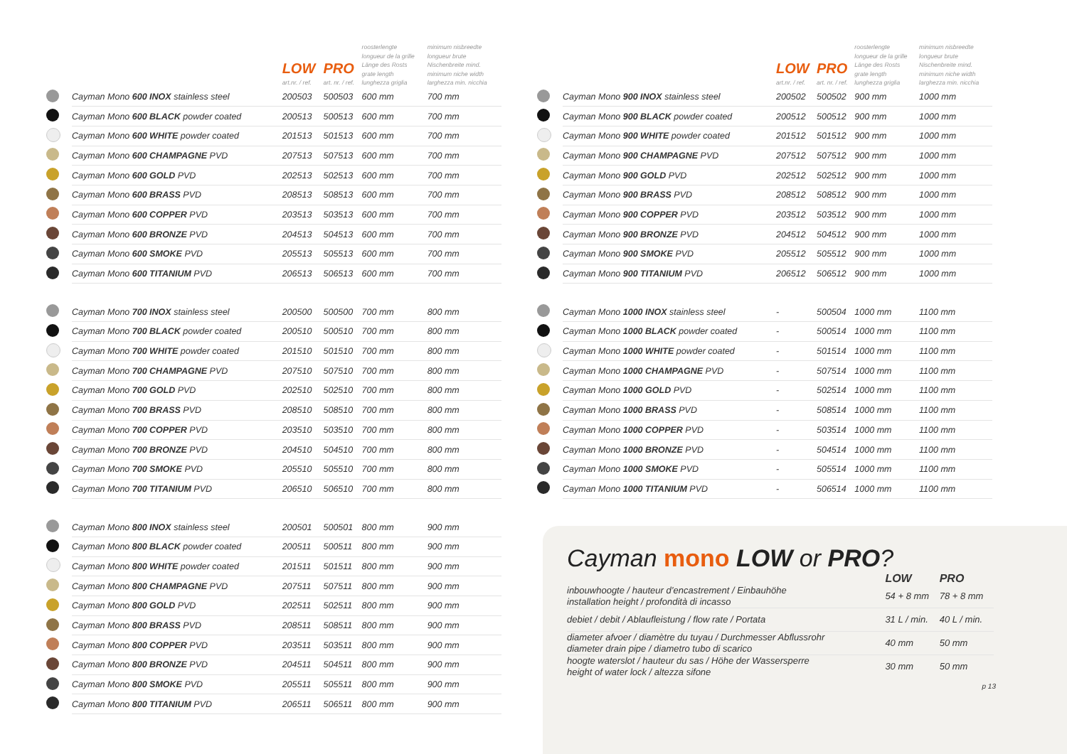| | | LOW art.nr. / ref. | PRO art. nr. / ref. | roosterlengte longueur de la grille Länge des Rosts grate length lunghezza griglia | minimum nisbreedte longueur brute Nischenbreite mind. minimum niche width larghezza min. nicchia |
| --- | --- | --- | --- | --- | --- |
| | Cayman Mono 600 INOX stainless steel | 200503 | 500503 | 600 mm | 700 mm |
| | Cayman Mono 600 BLACK powder coated | 200513 | 500513 | 600 mm | 700 mm |
| | Cayman Mono 600 WHITE powder coated | 201513 | 501513 | 600 mm | 700 mm |
| | Cayman Mono 600 CHAMPAGNE PVD | 207513 | 507513 | 600 mm | 700 mm |
| | Cayman Mono 600 GOLD PVD | 202513 | 502513 | 600 mm | 700 mm |
| | Cayman Mono 600 BRASS PVD | 208513 | 508513 | 600 mm | 700 mm |
| | Cayman Mono 600 COPPER PVD | 203513 | 503513 | 600 mm | 700 mm |
| | Cayman Mono 600 BRONZE PVD | 204513 | 504513 | 600 mm | 700 mm |
| | Cayman Mono 600 SMOKE PVD | 205513 | 505513 | 600 mm | 700 mm |
| | Cayman Mono 600 TITANIUM PVD | 206513 | 506513 | 600 mm | 700 mm |
| | Cayman Mono 700 INOX stainless steel | 200500 | 500500 | 700 mm | 800 mm |
| | Cayman Mono 700 BLACK powder coated | 200510 | 500510 | 700 mm | 800 mm |
| | Cayman Mono 700 WHITE powder coated | 201510 | 501510 | 700 mm | 800 mm |
| | Cayman Mono 700 CHAMPAGNE PVD | 207510 | 507510 | 700 mm | 800 mm |
| | Cayman Mono 700 GOLD PVD | 202510 | 502510 | 700 mm | 800 mm |
| | Cayman Mono 700 BRASS PVD | 208510 | 508510 | 700 mm | 800 mm |
| | Cayman Mono 700 COPPER PVD | 203510 | 503510 | 700 mm | 800 mm |
| | Cayman Mono 700 BRONZE PVD | 204510 | 504510 | 700 mm | 800 mm |
| | Cayman Mono 700 SMOKE PVD | 205510 | 505510 | 700 mm | 800 mm |
| | Cayman Mono 700 TITANIUM PVD | 206510 | 506510 | 700 mm | 800 mm |
| | Cayman Mono 800 INOX stainless steel | 200501 | 500501 | 800 mm | 900 mm |
| | Cayman Mono 800 BLACK powder coated | 200511 | 500511 | 800 mm | 900 mm |
| | Cayman Mono 800 WHITE powder coated | 201511 | 501511 | 800 mm | 900 mm |
| | Cayman Mono 800 CHAMPAGNE PVD | 207511 | 507511 | 800 mm | 900 mm |
| | Cayman Mono 800 GOLD PVD | 202511 | 502511 | 800 mm | 900 mm |
| | Cayman Mono 800 BRASS PVD | 208511 | 508511 | 800 mm | 900 mm |
| | Cayman Mono 800 COPPER PVD | 203511 | 503511 | 800 mm | 900 mm |
| | Cayman Mono 800 BRONZE PVD | 204511 | 504511 | 800 mm | 900 mm |
| | Cayman Mono 800 SMOKE PVD | 205511 | 505511 | 800 mm | 900 mm |
| | Cayman Mono 800 TITANIUM PVD | 206511 | 506511 | 800 mm | 900 mm |
| | | LOW art.nr. / ref. | PRO art. nr. / ref. | roosterlengte longueur de la grille Länge des Rosts grate length lunghezza griglia | minimum nisbreedte longueur brute Nischenbreite mind. minimum niche width larghezza min. nicchia |
| --- | --- | --- | --- | --- | --- |
| | Cayman Mono 900 INOX stainless steel | 200502 | 500502 | 900 mm | 1000 mm |
| | Cayman Mono 900 BLACK powder coated | 200512 | 500512 | 900 mm | 1000 mm |
| | Cayman Mono 900 WHITE powder coated | 201512 | 501512 | 900 mm | 1000 mm |
| | Cayman Mono 900 CHAMPAGNE PVD | 207512 | 507512 | 900 mm | 1000 mm |
| | Cayman Mono 900 GOLD PVD | 202512 | 502512 | 900 mm | 1000 mm |
| | Cayman Mono 900 BRASS PVD | 208512 | 508512 | 900 mm | 1000 mm |
| | Cayman Mono 900 COPPER PVD | 203512 | 503512 | 900 mm | 1000 mm |
| | Cayman Mono 900 BRONZE PVD | 204512 | 504512 | 900 mm | 1000 mm |
| | Cayman Mono 900 SMOKE PVD | 205512 | 505512 | 900 mm | 1000 mm |
| | Cayman Mono 900 TITANIUM PVD | 206512 | 506512 | 900 mm | 1000 mm |
| | Cayman Mono 1000 INOX stainless steel | - | 500504 | 1000 mm | 1100 mm |
| | Cayman Mono 1000 BLACK powder coated | - | 500514 | 1000 mm | 1100 mm |
| | Cayman Mono 1000 WHITE powder coated | - | 501514 | 1000 mm | 1100 mm |
| | Cayman Mono 1000 CHAMPAGNE PVD | - | 507514 | 1000 mm | 1100 mm |
| | Cayman Mono 1000 GOLD PVD | - | 502514 | 1000 mm | 1100 mm |
| | Cayman Mono 1000 BRASS PVD | - | 508514 | 1000 mm | 1100 mm |
| | Cayman Mono 1000 COPPER PVD | - | 503514 | 1000 mm | 1100 mm |
| | Cayman Mono 1000 BRONZE PVD | - | 504514 | 1000 mm | 1100 mm |
| | Cayman Mono 1000 SMOKE PVD | - | 505514 | 1000 mm | 1100 mm |
| | Cayman Mono 1000 TITANIUM PVD | - | 506514 | 1000 mm | 1100 mm |
Cayman mono LOW or PRO?
| | LOW | PRO |
| --- | --- | --- |
| inbouwhoogte / hauteur d’encastrement / Einbauhöhe installation height / profondità di incasso | 54 + 8 mm | 78 + 8 mm |
| debiet / debit / Ablaufleistung / flow rate / Portata | 31 L / min. | 40 L / min. |
| diameter afvoer / diamètre du tuyau / Durchmesser Abflussrohr diameter drain pipe / diametro tubo di scarico | 40 mm | 50 mm |
| hoogte waterslot / hauteur du sas / Höhe der Wassersperre height of water lock / altezza sifone | 30 mm | 50 mm |
p 13